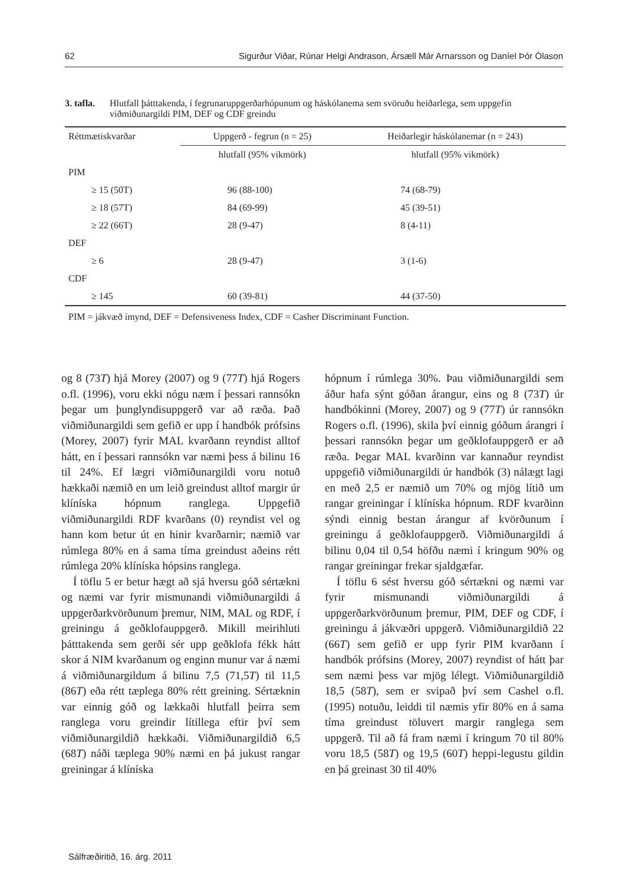62 Sigurður Viðar, Rúnar Helgi Andrason, Ársæll Már Arnarsson og Daníel Þór Ólason
3. tafla. Hlutfall þátttakenda, í fegrunaruppgerðarhópunum og háskólanema sem svöruðu heiðarlega, sem uppgefin viðmiðunargildi PIM, DEF og CDF greindu
| Réttmætiskvarðar | Uppgerð - fegrun (n = 25) | Heiðarlegir háskólanemar (n = 243) |
| --- | --- | --- |
| | hlutfall (95% vikmörk) | hlutfall (95% vikmörk) |
| PIM | | |
| ≥ 15 (50T) | 96 (88-100) | 74 (68-79) |
| ≥ 18 (57T) | 84 (69-99) | 45 (39-51) |
| ≥ 22 (66T) | 28 (9-47) | 8 (4-11) |
| DEF | | |
| ≥ 6 | 28 (9-47) | 3 (1-6) |
| CDF | | |
| ≥ 145 | 60 (39-81) | 44 (37-50) |
PIM = jákvæð ímynd, DEF = Defensiveness Index, CDF = Casher Discriminant Function.
og 8 (73T) hjá Morey (2007) og 9 (77T) hjá Rogers o.fl. (1996), voru ekki nógu næm í þessari rannsókn þegar um þunglyndisuppgerð var að ræða. Það viðmiðunargildi sem gefið er upp í handbók prófsins (Morey, 2007) fyrir MAL kvarðann reyndist alltof hátt, en í þessari rannsókn var næmi þess á bilinu 16 til 24%. Ef lægri viðmiðunargildi voru notuð hækkaði næmið en um leið greindust alltof margir úr klíníska hópnum ranglega. Uppgefið viðmiðunargildi RDF kvarðans (0) reyndist vel og hann kom betur út en hinir kvarðarnir; næmið var rúmlega 80% en á sama tíma greindust aðeins rétt rúmlega 20% klíníska hópsins ranglega.
Í töflu 5 er betur hægt að sjá hversu góð sértækni og næmi var fyrir mismunandi viðmiðunargildi á uppgerðarkvörðunum þremur, NIM, MAL og RDF, í greiningu á geðklofauppgerð. Mikill meirihluti þátttakenda sem gerði sér upp geðklofa fékk hátt skor á NIM kvarðanum og enginn munur var á næmi á viðmiðunargildum á bilinu 7,5 (71,5T) til 11,5 (86T) eða rétt tæplega 80% rétt greining. Sértæknin var einnig góð og lækkaði hlutfall þeirra sem ranglega voru greindir lítillega eftir því sem viðmiðunargildið hækkaði. Viðmiðunargildið 6,5 (68T) náði tæplega 90% næmi en þá jukust rangar greiningar á klíníska
hópnum í rúmlega 30%. Þau viðmiðunargildi sem áður hafa sýnt góðan árangur, eins og 8 (73T) úr handbókinni (Morey, 2007) og 9 (77T) úr rannsókn Rogers o.fl. (1996), skila því einnig góðum árangri í þessari rannsókn þegar um geðklofauppgerð er að ræða. Þegar MAL kvarðinn var kannaður reyndist uppgefið viðmiðunargildi úr handbók (3) nálægt lagi en með 2,5 er næmið um 70% og mjög lítið um rangar greiningar í klíníska hópnum. RDF kvarðinn sýndi einnig bestan árangur af kvörðunum í greiningu á geðklofauppgerð. Viðmiðunargildi á bilinu 0,04 til 0,54 höfðu næmi í kringum 90% og rangar greiningar frekar sjaldgæfar.
Í töflu 6 sést hversu góð sértækni og næmi var fyrir mismunandi viðmiðunargildi á uppgerðarkvörðunum þremur, PIM, DEF og CDF, í greiningu á jákvæðri uppgerð. Viðmiðunargildið 22 (66T) sem gefið er upp fyrir PIM kvarðann í handbók prófsins (Morey, 2007) reyndist of hátt þar sem næmi þess var mjög lélegt. Viðmiðunargildið 18,5 (58T), sem er svipað því sem Cashel o.fl. (1995) notuðu, leiddi til næmis yfir 80% en á sama tíma greindust töluvert margir ranglega sem uppgerð. Til að fá fram næmi í kringum 70 til 80% voru 18,5 (58T) og 19,5 (60T) heppi-legustu gildin en þá greinast 30 til 40%
Sálfræðiritið, 16. árg. 2011